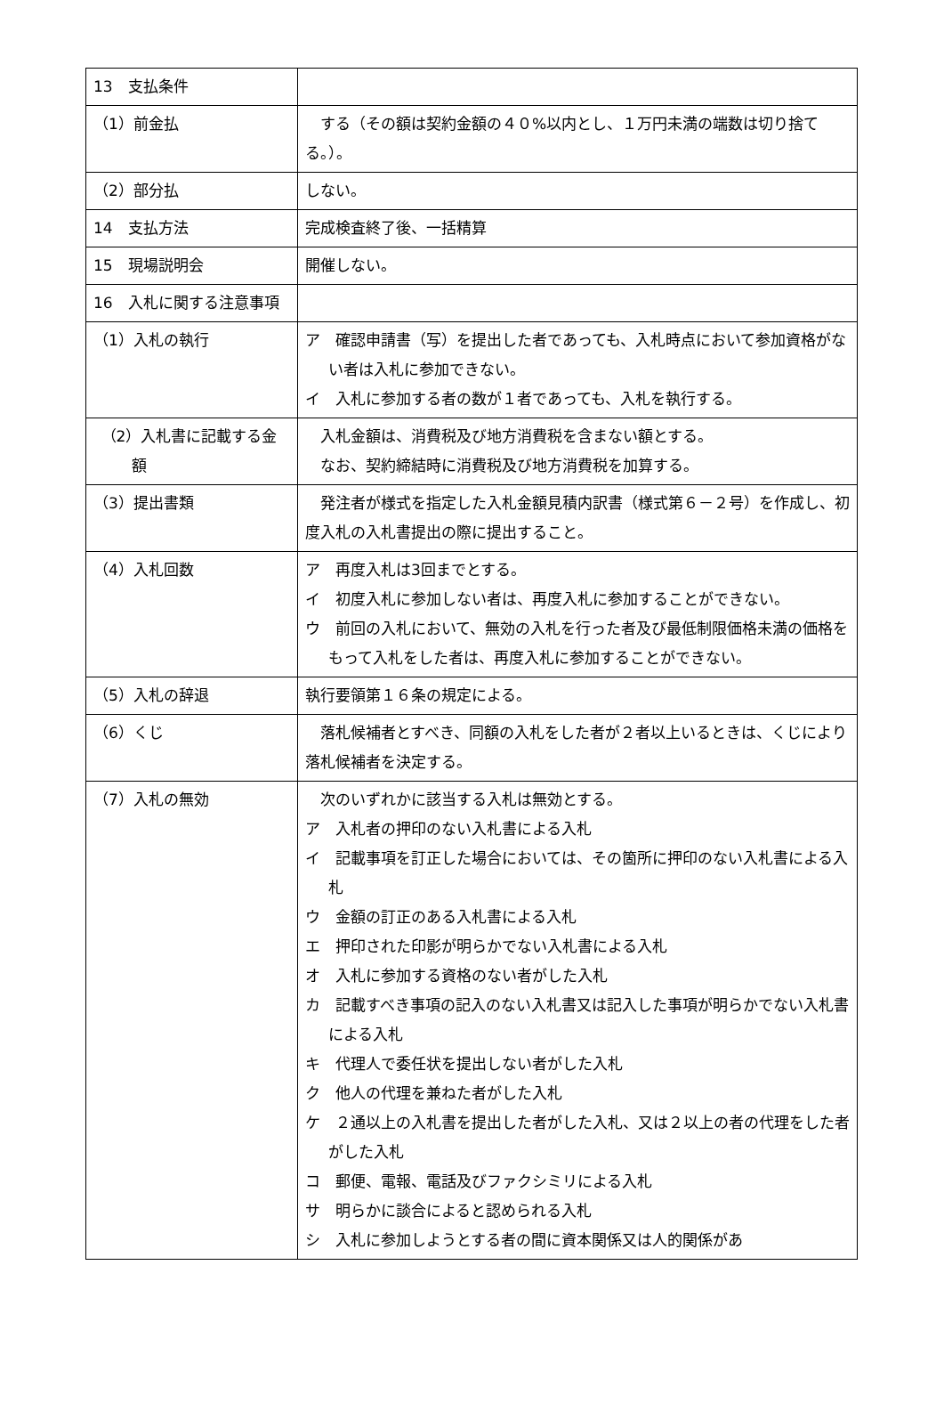| 13 支払条件 | |
| （1）前金払 | する（その額は契約金額の４０%以内とし、１万円未満の端数は切り捨てる。）。 |
| （2）部分払 | しない。 |
| 14 支払方法 | 完成検査終了後、一括精算 |
| 15 現場説明会 | 開催しない。 |
| 16 入札に関する注意事項 | |
| （1）入札の執行 | ア 確認申請書（写）を提出した者であっても、入札時点において参加資格がない者は入札に参加できない。 イ 入札に参加する者の数が１者であっても、入札を執行する。 |
| （2）入札書に記載する金額 | 入札金額は、消費税及び地方消費税を含まない額とする。 なお、契約締結時に消費税及び地方消費税を加算する。 |
| （3）提出書類 | 発注者が様式を指定した入札金額見積内訳書（様式第６－２号）を作成し、初度入札の入札書提出の際に提出すること。 |
| （4）入札回数 | ア 再度入札は3回までとする。 イ 初度入札に参加しない者は、再度入札に参加することができない。 ウ 前回の入札において、無効の入札を行った者及び最低制限価格未満の価格をもって入札をした者は、再度入札に参加することができない。 |
| （5）入札の辞退 | 執行要領第１６条の規定による。 |
| （6）くじ | 落札候補者とすべき、同額の入札をした者が２者以上いるときは、くじにより落札候補者を決定する。 |
| （7）入札の無効 | 次のいずれかに該当する入札は無効とする。 ア 入札者の押印のない入札書による入札 イ 記載事項を訂正した場合においては、その箇所に押印のない入札書による入札 ウ 金額の訂正のある入札書による入札 エ 押印された印影が明らかでない入札書による入札 オ 入札に参加する資格のない者がした入札 カ 記載すべき事項の記入のない入札書又は記入した事項が明らかでない入札書による入札 キ 代理人で委任状を提出しない者がした入札 ク 他人の代理を兼ねた者がした入札 ケ ２通以上の入札書を提出した者がした入札、又は２以上の者の代理をした者がした入札 コ 郵便、電報、電話及びファクシミリによる入札 サ 明らかに談合によると認められる入札 シ 入札に参加しようとする者の間に資本関係又は人的関係があ |